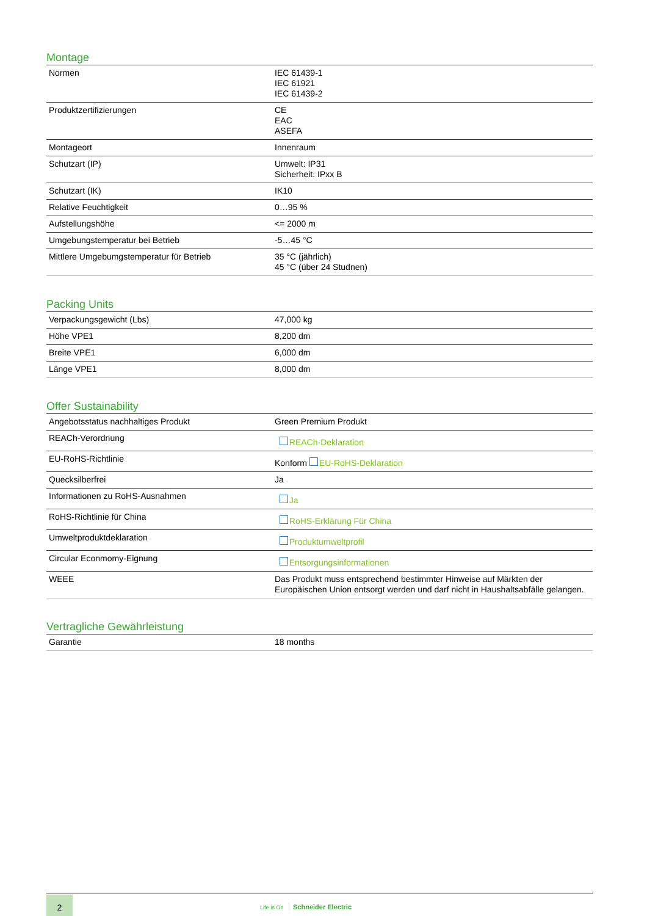Montage
| Normen | IEC 61439-1 IEC 61921 IEC 61439-2 |
| Produktzertifizierungen | CE EAC ASEFA |
| Montageort | Innenraum |
| Schutzart (IP) | Umwelt: IP31 Sicherheit: IPxx B |
| Schutzart (IK) | IK10 |
| Relative Feuchtigkeit | 0…95 % |
| Aufstellungshöhe | <= 2000 m |
| Umgebungstemperatur bei Betrieb | -5…45 °C |
| Mittlere Umgebumgstemperatur für Betrieb | 35 °C (jährlich) 45 °C (über 24 Studnen) |
Packing Units
| Verpackungsgewicht (Lbs) | 47,000 kg |
| Höhe VPE1 | 8,200 dm |
| Breite VPE1 | 6,000 dm |
| Länge VPE1 | 8,000 dm |
Offer Sustainability
| Angebotsstatus nachhaltiges Produkt | Green Premium Produkt |
| REACh-Verordnung | REACh-Deklaration |
| EU-RoHS-Richtlinie | Konform EU-RoHS-Deklaration |
| Quecksilberfrei | Ja |
| Informationen zu RoHS-Ausnahmen | Ja |
| RoHS-Richtlinie für China | RoHS-Erklärung Für China |
| Umweltproduktdeklaration | Produktumweltprofil |
| Circular Econmomy-Eignung | Entsorgungsinformationen |
| WEEE | Das Produkt muss entsprechend bestimmter Hinweise auf Märkten der Europäischen Union entsorgt werden und darf nicht in Haushaltsabfälle gelangen. |
Vertragliche Gewährleistung
| Garantie | 18 months |
2
Life Is On Schneider Electric